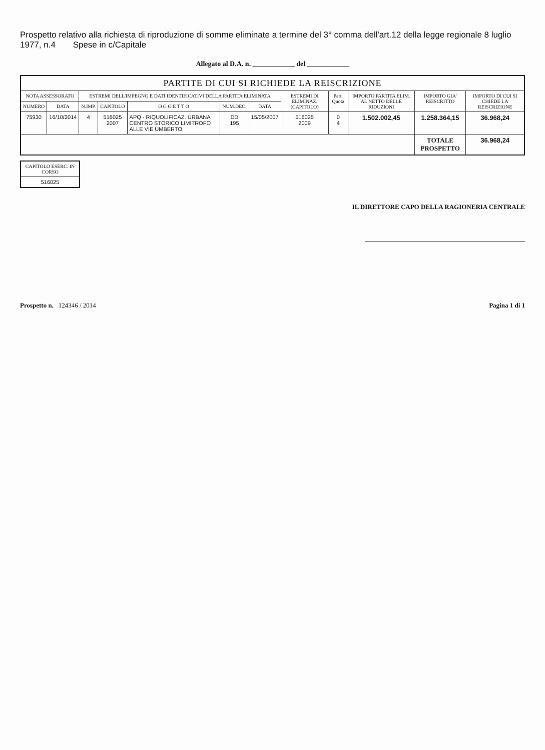Prospetto relativo alla richiesta di riproduzione di somme eliminate a termine del 3° comma dell'art.12 della legge regionale 8 luglio 1977, n.4 Spese in c/Capitale
Allegato al D.A. n. ____________ del ____________
| PARTITE DI CUI SI RICHIEDE LA REISCRIZIONE | | | | | | | | | | | |
| --- | --- | --- | --- | --- | --- | --- | --- | --- | --- | --- | --- |
| NOTA ASSESSORATO | | ESTREMI DELL'IMPEGNO E DATI IDENTIFICATIVI DELLA PARTITA ELIMINATA | | | | | ESTREMI DI ELIMINAZ. (CAPITOLO) | Part. Quota | IMPORTO PARTITA ELIM. AL NETTO DELLE RIDUZIONI | IMPORTO GIA' REISCRITTO | IMPORTO DI CUI SI CHIEDE LA REISCRIZIONE |
| NUMERO | DATA | N.IMP. | CAPITOLO | O G G E T T O | NUM.DEC. | DATA | | | | | |
| 75930 | 16/10/2014 | 4 | 516025 2007 | APQ - RIQUOLIFICAZ. URBANA CENTRO STORICO LIMITROFO ALLE VIE UMBERTO, | DD 195 | 15/05/2007 | 516025 2009 | 0 4 | 1.502.002,45 | 1.258.364,15 | 36.968,24 |
| | | | | | | | | | | TOTALE PROSPETTO | 36.968,24 |
| CAPITOLO ESERC. IN CORSO |
| --- |
| 516025 |
IL DIRETTORE CAPO DELLA RAGIONERIA CENTRALE
Prospetto n. 124346 / 2014 Pagina 1 di 1